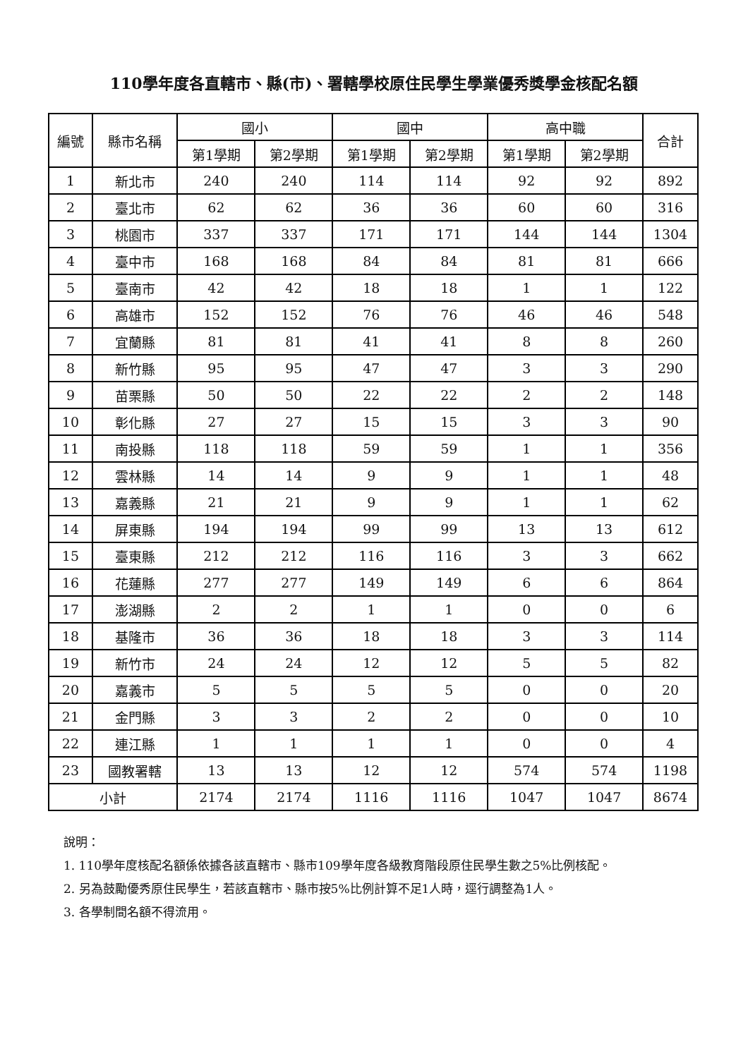110學年度各直轄市、縣(市)、署轄學校原住民學生學業優秀獎學金核配名額
| 編號 | 縣市名稱 | 國小 | | 國中 | | 高中職 | | 合計 |
| --- | --- | --- | --- | --- | --- | --- | --- | --- |
| | | 第1學期 | 第2學期 | 第1學期 | 第2學期 | 第1學期 | 第2學期 | |
| 1 | 新北市 | 240 | 240 | 114 | 114 | 92 | 92 | 892 |
| 2 | 臺北市 | 62 | 62 | 36 | 36 | 60 | 60 | 316 |
| 3 | 桃園市 | 337 | 337 | 171 | 171 | 144 | 144 | 1304 |
| 4 | 臺中市 | 168 | 168 | 84 | 84 | 81 | 81 | 666 |
| 5 | 臺南市 | 42 | 42 | 18 | 18 | 1 | 1 | 122 |
| 6 | 高雄市 | 152 | 152 | 76 | 76 | 46 | 46 | 548 |
| 7 | 宜蘭縣 | 81 | 81 | 41 | 41 | 8 | 8 | 260 |
| 8 | 新竹縣 | 95 | 95 | 47 | 47 | 3 | 3 | 290 |
| 9 | 苗栗縣 | 50 | 50 | 22 | 22 | 2 | 2 | 148 |
| 10 | 彰化縣 | 27 | 27 | 15 | 15 | 3 | 3 | 90 |
| 11 | 南投縣 | 118 | 118 | 59 | 59 | 1 | 1 | 356 |
| 12 | 雲林縣 | 14 | 14 | 9 | 9 | 1 | 1 | 48 |
| 13 | 嘉義縣 | 21 | 21 | 9 | 9 | 1 | 1 | 62 |
| 14 | 屏東縣 | 194 | 194 | 99 | 99 | 13 | 13 | 612 |
| 15 | 臺東縣 | 212 | 212 | 116 | 116 | 3 | 3 | 662 |
| 16 | 花蓮縣 | 277 | 277 | 149 | 149 | 6 | 6 | 864 |
| 17 | 澎湖縣 | 2 | 2 | 1 | 1 | 0 | 0 | 6 |
| 18 | 基隆市 | 36 | 36 | 18 | 18 | 3 | 3 | 114 |
| 19 | 新竹市 | 24 | 24 | 12 | 12 | 5 | 5 | 82 |
| 20 | 嘉義市 | 5 | 5 | 5 | 5 | 0 | 0 | 20 |
| 21 | 金門縣 | 3 | 3 | 2 | 2 | 0 | 0 | 10 |
| 22 | 連江縣 | 1 | 1 | 1 | 1 | 0 | 0 | 4 |
| 23 | 國教署轄 | 13 | 13 | 12 | 12 | 574 | 574 | 1198 |
| 小計 | | 2174 | 2174 | 1116 | 1116 | 1047 | 1047 | 8674 |
說明：
1. 110學年度核配名額係依據各該直轄市、縣市109學年度各級教育階段原住民學生數之5%比例核配。
2. 另為鼓勵優秀原住民學生，若該直轄市、縣市按5%比例計算不足1人時，逕行調整為1人。
3. 各學制間名額不得流用。